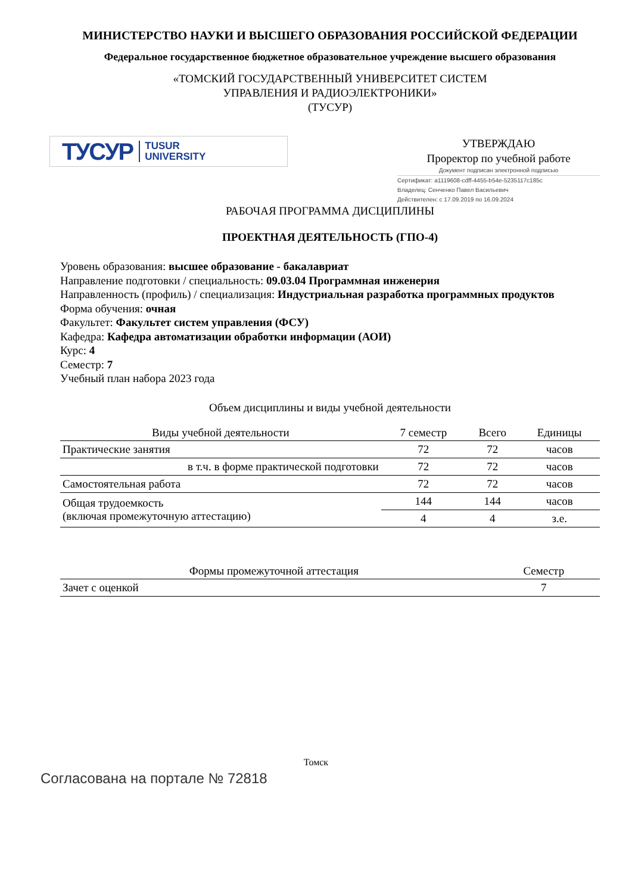МИНИСТЕРСТВО НАУКИ И ВЫСШЕГО ОБРАЗОВАНИЯ РОССИЙСКОЙ ФЕДЕРАЦИИ
Федеральное государственное бюджетное образовательное учреждение высшего образования
«ТОМСКИЙ ГОСУДАРСТВЕННЫЙ УНИВЕРСИТЕТ СИСТЕМ
УПРАВЛЕНИЯ И РАДИОЭЛЕКТРОНИКИ»
(ТУСУР)
ТУСУР TUSUR
UNIVERSITY
УТВЕРЖДАЮ
Проректор по учебной работе
Документ подписан электронной подписью
Сертификат: a1119608-cdff-4455-b54e-5235117c185c
Владелец: Сенченко Павел Васильевич
Действителен: с 17.09.2019 по 16.09.2024
РАБОЧАЯ ПРОГРАММА ДИСЦИПЛИНЫ
ПРОЕКТНАЯ ДЕЯТЕЛЬНОСТЬ (ГПО-4)
Уровень образования: высшее образование - бакалавриат
Направление подготовки / специальность: 09.03.04 Программная инженерия
Направленность (профиль) / специализация: Индустриальная разработка программных продуктов
Форма обучения: очная
Факультет: Факультет систем управления (ФСУ)
Кафедра: Кафедра автоматизации обработки информации (АОИ)
Курс: 4
Семестр: 7
Учебный план набора 2023 года
Объем дисциплины и виды учебной деятельности
| Виды учебной деятельности | 7 семестр | Всего | Единицы |
| --- | --- | --- | --- |
| Практические занятия | 72 | 72 | часов |
| в т.ч. в форме практической подготовки | 72 | 72 | часов |
| Самостоятельная работа | 72 | 72 | часов |
| Общая трудоемкость (включая промежуточную аттестацию) | 144 | 144 | часов |
| | 4 | 4 | з.е. |
| Формы промежуточной аттестация | Семестр |
| --- | --- |
| Зачет с оценкой | 7 |
Томск
Согласована на портале № 72818